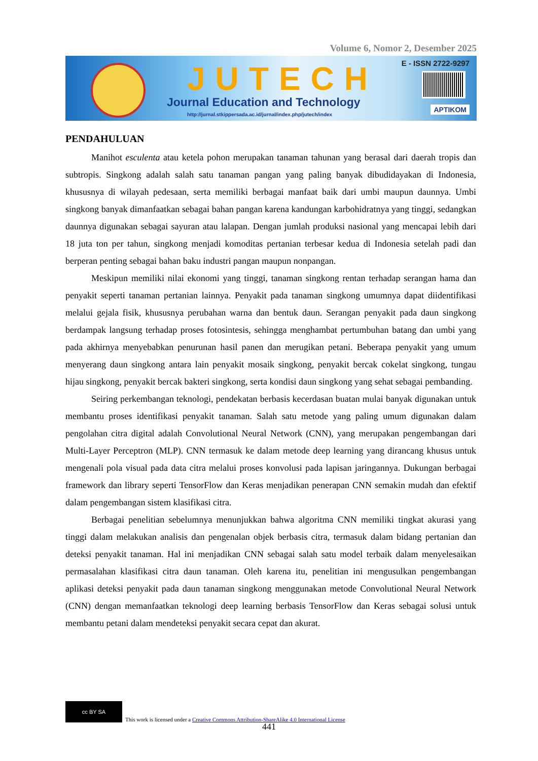Volume 6, Nomor 2, Desember 2025
JUTECH
Journal Education and Technology
http://jurnal.stkippersada.ac.id/jurnal/index.php/jutech/index
E - ISSN 2722-9297
APTIKOM
PENDAHULUAN
Manihot esculenta atau ketela pohon merupakan tanaman tahunan yang berasal dari daerah tropis dan subtropis. Singkong adalah salah satu tanaman pangan yang paling banyak dibudidayakan di Indonesia, khususnya di wilayah pedesaan, serta memiliki berbagai manfaat baik dari umbi maupun daunnya. Umbi singkong banyak dimanfaatkan sebagai bahan pangan karena kandungan karbohidratnya yang tinggi, sedangkan daunnya digunakan sebagai sayuran atau lalapan. Dengan jumlah produksi nasional yang mencapai lebih dari 18 juta ton per tahun, singkong menjadi komoditas pertanian terbesar kedua di Indonesia setelah padi dan berperan penting sebagai bahan baku industri pangan maupun nonpangan.
Meskipun memiliki nilai ekonomi yang tinggi, tanaman singkong rentan terhadap serangan hama dan penyakit seperti tanaman pertanian lainnya. Penyakit pada tanaman singkong umumnya dapat diidentifikasi melalui gejala fisik, khususnya perubahan warna dan bentuk daun. Serangan penyakit pada daun singkong berdampak langsung terhadap proses fotosintesis, sehingga menghambat pertumbuhan batang dan umbi yang pada akhirnya menyebabkan penurunan hasil panen dan merugikan petani. Beberapa penyakit yang umum menyerang daun singkong antara lain penyakit mosaik singkong, penyakit bercak cokelat singkong, tungau hijau singkong, penyakit bercak bakteri singkong, serta kondisi daun singkong yang sehat sebagai pembanding.
Seiring perkembangan teknologi, pendekatan berbasis kecerdasan buatan mulai banyak digunakan untuk membantu proses identifikasi penyakit tanaman. Salah satu metode yang paling umum digunakan dalam pengolahan citra digital adalah Convolutional Neural Network (CNN), yang merupakan pengembangan dari Multi-Layer Perceptron (MLP). CNN termasuk ke dalam metode deep learning yang dirancang khusus untuk mengenali pola visual pada data citra melalui proses konvolusi pada lapisan jaringannya. Dukungan berbagai framework dan library seperti TensorFlow dan Keras menjadikan penerapan CNN semakin mudah dan efektif dalam pengembangan sistem klasifikasi citra.
Berbagai penelitian sebelumnya menunjukkan bahwa algoritma CNN memiliki tingkat akurasi yang tinggi dalam melakukan analisis dan pengenalan objek berbasis citra, termasuk dalam bidang pertanian dan deteksi penyakit tanaman. Hal ini menjadikan CNN sebagai salah satu model terbaik dalam menyelesaikan permasalahan klasifikasi citra daun tanaman. Oleh karena itu, penelitian ini mengusulkan pengembangan aplikasi deteksi penyakit pada daun tanaman singkong menggunakan metode Convolutional Neural Network (CNN) dengan memanfaatkan teknologi deep learning berbasis TensorFlow dan Keras sebagai solusi untuk membantu petani dalam mendeteksi penyakit secara cepat dan akurat.
cc BY SA
This work is licensed under a Creative Commons Attribution-ShareAlike 4.0 International License
441